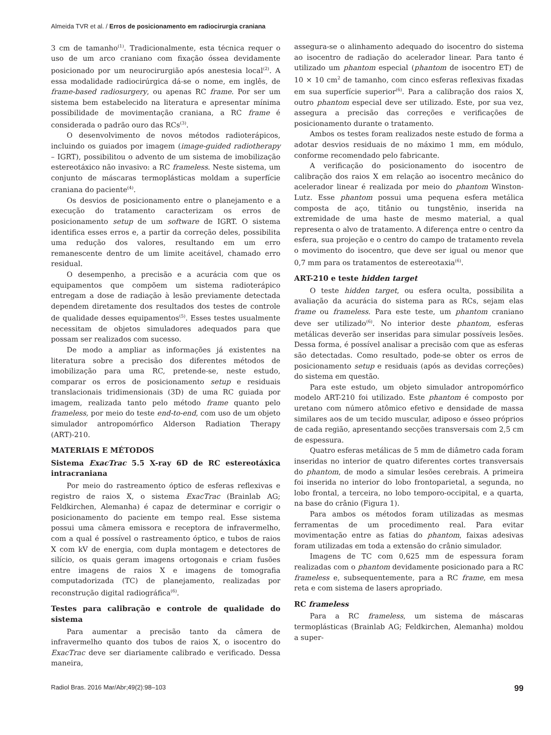Almeida TVR et al. / Erros de posicionamento em radiocirurgia craniana
3 cm de tamanho<sup>(1)</sup>. Tradicionalmente, esta técnica requer o uso de um arco craniano com fixação óssea devidamente posicionado por um neurocirurgião após anestesia local<sup>(2)</sup>. A essa modalidade radiocirúrgica dá-se o nome, em inglês, de frame-based radiosurgery, ou apenas RC frame. Por ser um sistema bem estabelecido na literatura e apresentar mínima possibilidade de movimentação craniana, a RC frame é considerada o padrão ouro das RCs<sup>(3)</sup>.
O desenvolvimento de novos métodos radioterápicos, incluindo os guiados por imagem (image-guided radiotherapy – IGRT), possibilitou o advento de um sistema de imobilização estereotáxico não invasivo: a RC frameless. Neste sistema, um conjunto de máscaras termoplásticas moldam a superfície craniana do paciente<sup>(4)</sup>.
Os desvios de posicionamento entre o planejamento e a execução do tratamento caracterizam os erros de posicionamento setup de um software de IGRT. O sistema identifica esses erros e, a partir da correção deles, possibilita uma redução dos valores, resultando em um erro remanescente dentro de um limite aceitável, chamado erro residual.
O desempenho, a precisão e a acurácia com que os equipamentos que compõem um sistema radioterápico entregam a dose de radiação à lesão previamente detectada dependem diretamente dos resultados dos testes de controle de qualidade desses equipamentos<sup>(5)</sup>. Esses testes usualmente necessitam de objetos simuladores adequados para que possam ser realizados com sucesso.
De modo a ampliar as informações já existentes na literatura sobre a precisão dos diferentes métodos de imobilização para uma RC, pretende-se, neste estudo, comparar os erros de posicionamento setup e residuais translacionais tridimensionais (3D) de uma RC guiada por imagem, realizada tanto pelo método frame quanto pelo frameless, por meio do teste end-to-end, com uso de um objeto simulador antropomórfico Alderson Radiation Therapy (ART)-210.
MATERIAIS E MÉTODOS
Sistema ExacTrac 5.5 X-ray 6D de RC estereotáxica intracraniana
Por meio do rastreamento óptico de esferas reflexivas e registro de raios X, o sistema ExacTrac (Brainlab AG; Feldkirchen, Alemanha) é capaz de determinar e corrigir o posicionamento do paciente em tempo real. Esse sistema possui uma câmera emissora e receptora de infravermelho, com a qual é possível o rastreamento óptico, e tubos de raios X com kV de energia, com dupla montagem e detectores de silício, os quais geram imagens ortogonais e criam fusões entre imagens de raios X e imagens de tomografia computadorizada (TC) de planejamento, realizadas por reconstrução digital radiográfica<sup>(6)</sup>.
Testes para calibração e controle de qualidade do sistema
Para aumentar a precisão tanto da câmera de infravermelho quanto dos tubos de raios X, o isocentro do ExacTrac deve ser diariamente calibrado e verificado. Dessa maneira,
assegura-se o alinhamento adequado do isocentro do sistema ao isocentro de radiação do acelerador linear. Para tanto é utilizado um phantom especial (phantom de isocentro ET) de 10 × 10 cm<sup>2</sup> de tamanho, com cinco esferas reflexivas fixadas em sua superfície superior<sup>(6)</sup>. Para a calibração dos raios X, outro phantom especial deve ser utilizado. Este, por sua vez, assegura a precisão das correções e verificações de posicionamento durante o tratamento.
Ambos os testes foram realizados neste estudo de forma a adotar desvios residuais de no máximo 1 mm, em módulo, conforme recomendado pelo fabricante.
A verificação do posicionamento do isocentro de calibração dos raios X em relação ao isocentro mecânico do acelerador linear é realizada por meio do phantom Winston-Lutz. Esse phantom possui uma pequena esfera metálica composta de aço, titânio ou tungstênio, inserida na extremidade de uma haste de mesmo material, a qual representa o alvo de tratamento. A diferença entre o centro da esfera, sua projeção e o centro do campo de tratamento revela o movimento do isocentro, que deve ser igual ou menor que 0,7 mm para os tratamentos de estereotaxia<sup>(6)</sup>.
ART-210 e teste hidden target
O teste hidden target, ou esfera oculta, possibilita a avaliação da acurácia do sistema para as RCs, sejam elas frame ou frameless. Para este teste, um phantom craniano deve ser utilizado<sup>(6)</sup>. No interior deste phantom, esferas metálicas deverão ser inseridas para simular possíveis lesões. Dessa forma, é possível analisar a precisão com que as esferas são detectadas. Como resultado, pode-se obter os erros de posicionamento setup e residuais (após as devidas correções) do sistema em questão.
Para este estudo, um objeto simulador antropomórfico modelo ART-210 foi utilizado. Este phantom é composto por uretano com número atômico efetivo e densidade de massa similares aos de um tecido muscular, adiposo e ósseo próprios de cada região, apresentando secções transversais com 2,5 cm de espessura.
Quatro esferas metálicas de 5 mm de diâmetro cada foram inseridas no interior de quatro diferentes cortes transversais do phantom, de modo a simular lesões cerebrais. A primeira foi inserida no interior do lobo frontoparietal, a segunda, no lobo frontal, a terceira, no lobo temporo-occipital, e a quarta, na base do crânio (Figura 1).
Para ambos os métodos foram utilizadas as mesmas ferramentas de um procedimento real. Para evitar movimentação entre as fatias do phantom, faixas adesivas foram utilizadas em toda a extensão do crânio simulador.
Imagens de TC com 0,625 mm de espessura foram realizadas com o phantom devidamente posicionado para a RC frameless e, subsequentemente, para a RC frame, em mesa reta e com sistema de lasers apropriado.
RC frameless
Para a RC frameless, um sistema de máscaras termoplásticas (Brainlab AG; Feldkirchen, Alemanha) moldou a super-
Radiol Bras. 2016 Mar/Abr;49(2):98–103 99